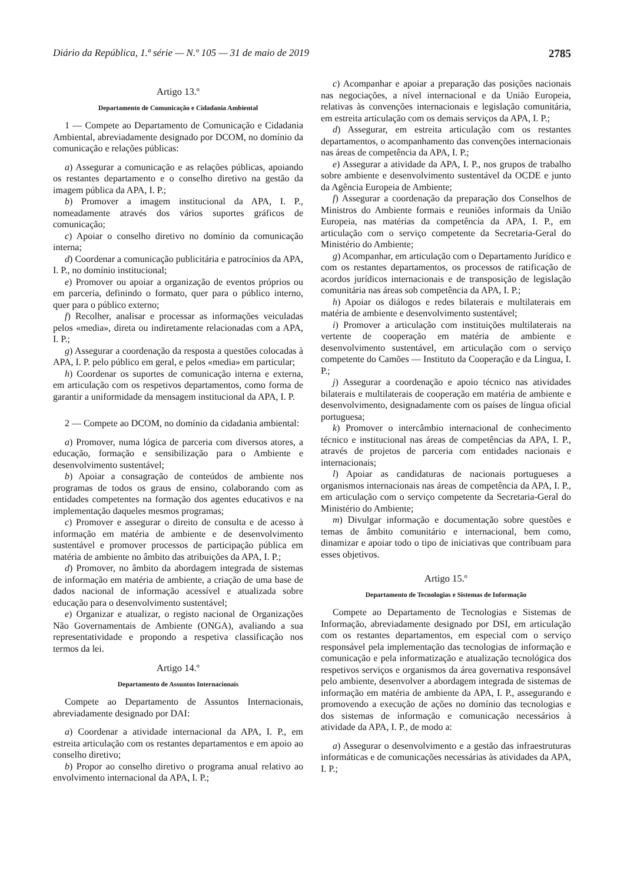Diário da República, 1.ª série — N.º 105 — 31 de maio de 2019 2785
Artigo 13.º
Departamento de Comunicação e Cidadania Ambiental
1 — Compete ao Departamento de Comunicação e Cidadania Ambiental, abreviadamente designado por DCOM, no domínio da comunicação e relações públicas:
a) Assegurar a comunicação e as relações públicas, apoiando os restantes departamento e o conselho diretivo na gestão da imagem pública da APA, I. P.;
b) Promover a imagem institucional da APA, I. P., nomeadamente através dos vários suportes gráficos de comunicação;
c) Apoiar o conselho diretivo no domínio da comunicação interna;
d) Coordenar a comunicação publicitária e patrocínios da APA, I. P., no domínio institucional;
e) Promover ou apoiar a organização de eventos próprios ou em parceria, definindo o formato, quer para o público interno, quer para o público externo;
f) Recolher, analisar e processar as informações veiculadas pelos «media», direta ou indiretamente relacionadas com a APA, I. P.;
g) Assegurar a coordenação da resposta a questões colocadas à APA, I. P. pelo público em geral, e pelos «media» em particular;
h) Coordenar os suportes de comunicação interna e externa, em articulação com os respetivos departamentos, como forma de garantir a uniformidade da mensagem institucional da APA, I. P.
2 — Compete ao DCOM, no domínio da cidadania ambiental:
a) Promover, numa lógica de parceria com diversos atores, a educação, formação e sensibilização para o Ambiente e desenvolvimento sustentável;
b) Apoiar a consagração de conteúdos de ambiente nos programas de todos os graus de ensino, colaborando com as entidades competentes na formação dos agentes educativos e na implementação daqueles mesmos programas;
c) Promover e assegurar o direito de consulta e de acesso à informação em matéria de ambiente e de desenvolvimento sustentável e promover processos de participação pública em matéria de ambiente no âmbito das atribuições da APA, I. P.;
d) Promover, no âmbito da abordagem integrada de sistemas de informação em matéria de ambiente, a criação de uma base de dados nacional de informação acessível e atualizada sobre educação para o desenvolvimento sustentável;
e) Organizar e atualizar, o registo nacional de Organizações Não Governamentais de Ambiente (ONGA), avaliando a sua representatividade e propondo a respetiva classificação nos termos da lei.
Artigo 14.º
Departamento de Assuntos Internacionais
Compete ao Departamento de Assuntos Internacionais, abreviadamente designado por DAI:
a) Coordenar a atividade internacional da APA, I. P., em estreita articulação com os restantes departamentos e em apoio ao conselho diretivo;
b) Propor ao conselho diretivo o programa anual relativo ao envolvimento internacional da APA, I. P.;
c) Acompanhar e apoiar a preparação das posições nacionais nas negociações, a nível internacional e da União Europeia, relativas às convenções internacionais e legislação comunitária, em estreita articulação com os demais serviços da APA, I. P.;
d) Assegurar, em estreita articulação com os restantes departamentos, o acompanhamento das convenções internacionais nas áreas de competência da APA, I. P.;
e) Assegurar a atividade da APA, I. P., nos grupos de trabalho sobre ambiente e desenvolvimento sustentável da OCDE e junto da Agência Europeia de Ambiente;
f) Assegurar a coordenação da preparação dos Conselhos de Ministros do Ambiente formais e reuniões informais da União Europeia, nas matérias da competência da APA, I. P., em articulação com o serviço competente da Secretaria-Geral do Ministério do Ambiente;
g) Acompanhar, em articulação com o Departamento Jurídico e com os restantes departamentos, os processos de ratificação de acordos jurídicos internacionais e de transposição de legislação comunitária nas áreas sob competência da APA, I. P.;
h) Apoiar os diálogos e redes bilaterais e multilaterais em matéria de ambiente e desenvolvimento sustentável;
i) Promover a articulação com instituições multilaterais na vertente de cooperação em matéria de ambiente e desenvolvimento sustentável, em articulação com o serviço competente do Camões — Instituto da Cooperação e da Língua, I. P.;
j) Assegurar a coordenação e apoio técnico nas atividades bilaterais e multilaterais de cooperação em matéria de ambiente e desenvolvimento, designadamente com os países de língua oficial portuguesa;
k) Promover o intercâmbio internacional de conhecimento técnico e institucional nas áreas de competências da APA, I. P., através de projetos de parceria com entidades nacionais e internacionais;
l) Apoiar as candidaturas de nacionais portugueses a organismos internacionais nas áreas de competência da APA, I. P., em articulação com o serviço competente da Secretaria-Geral do Ministério do Ambiente;
m) Divulgar informação e documentação sobre questões e temas de âmbito comunitário e internacional, bem como, dinamizar e apoiar todo o tipo de iniciativas que contribuam para esses objetivos.
Artigo 15.º
Departamento de Tecnologias e Sistemas de Informação
Compete ao Departamento de Tecnologias e Sistemas de Informação, abreviadamente designado por DSI, em articulação com os restantes departamentos, em especial com o serviço responsável pela implementação das tecnologias de informação e comunicação e pela informatização e atualização tecnológica dos respetivos serviços e organismos da área governativa responsável pelo ambiente, desenvolver a abordagem integrada de sistemas de informação em matéria de ambiente da APA, I. P., assegurando e promovendo a execução de ações no domínio das tecnologias e dos sistemas de informação e comunicação necessários à atividade da APA, I. P., de modo a:
a) Assegurar o desenvolvimento e a gestão das infraestruturas informáticas e de comunicações necessárias às atividades da APA, I. P.;